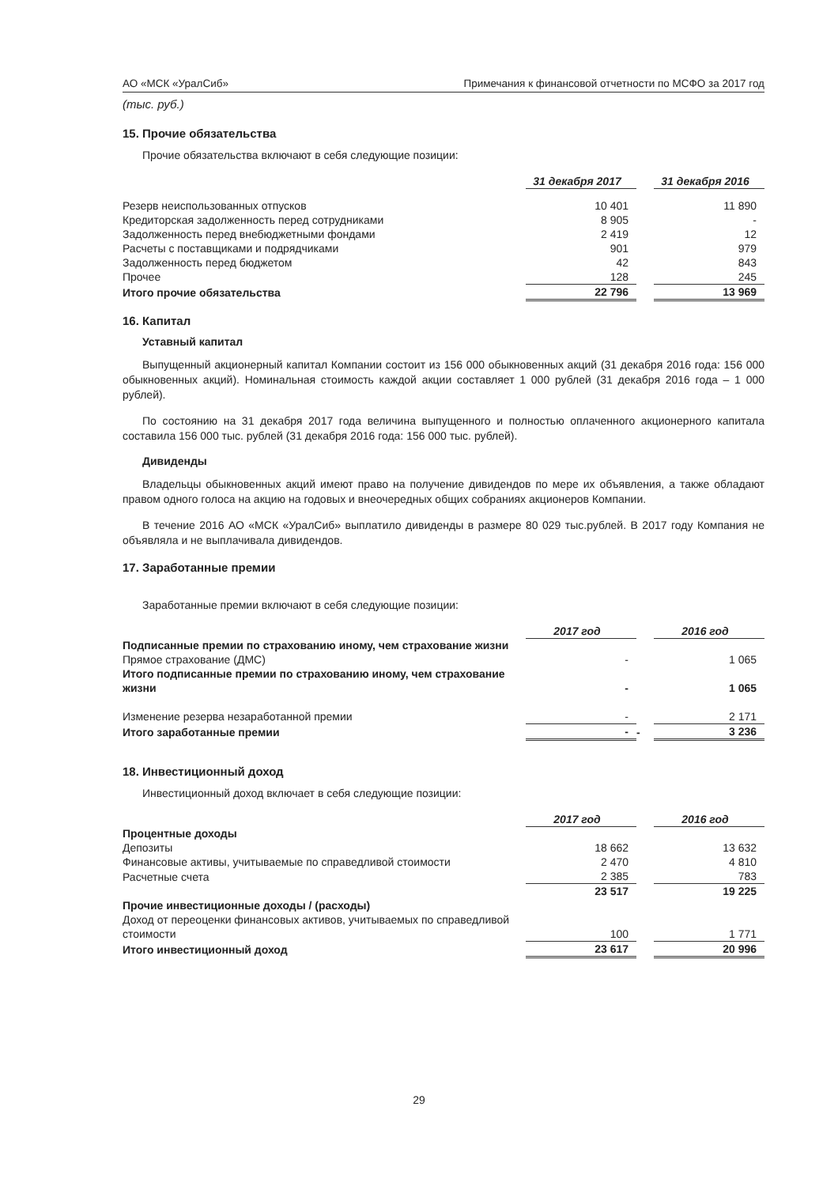АО «МСК «УралСиб» Примечания к финансовой отчетности по МСФО за 2017 год
(тыс. руб.)
15. Прочие обязательства
Прочие обязательства включают в себя следующие позиции:
| | 31 декабря 2017 | | 31 декабря 2016 |
| Резерв неиспользованных отпусков | 10 401 | | 11 890 |
| Кредиторская задолженность перед сотрудниками | 8 905 | | - |
| Задолженность перед внебюджетными фондами | 2 419 | | 12 |
| Расчеты с поставщиками и подрядчиками | 901 | | 979 |
| Задолженность перед бюджетом | 42 | | 843 |
| Прочее | 128 | | 245 |
| Итого прочие обязательства | 22 796 | | 13 969 |
16. Капитал
Уставный капитал
Выпущенный акционерный капитал Компании состоит из 156 000 обыкновенных акций (31 декабря 2016 года: 156 000 обыкновенных акций). Номинальная стоимость каждой акции составляет 1 000 рублей (31 декабря 2016 года – 1 000 рублей).
По состоянию на 31 декабря 2017 года величина выпущенного и полностью оплаченного акционерного капитала составила 156 000 тыс. рублей (31 декабря 2016 года: 156 000 тыс. рублей).
Дивиденды
Владельцы обыкновенных акций имеют право на получение дивидендов по мере их объявления, а также обладают правом одного голоса на акцию на годовых и внеочередных общих собраниях акционеров Компании.
В течение 2016 АО «МСК «УралСиб» выплатило дивиденды в размере 80 029 тыс.рублей. В 2017 году Компания не объявляла и не выплачивала дивидендов.
17. Заработанные премии
Заработанные премии включают в себя следующие позиции:
| | 2017 год | | 2016 год |
| Подписанные премии по страхованию иному, чем страхование жизни | | | |
| Прямое страхование (ДМС) | - | | 1 065 |
| Итого подписанные премии по страхованию иному, чем страхование жизни | - | | 1 065 |
| Изменение резерва незаработанной премии | - | | 2 171 |
| Итого заработанные премии | - | - | 3 236 |
18. Инвестиционный доход
Инвестиционный доход включает в себя следующие позиции:
| | 2017 год | | 2016 год |
| Процентные доходы | | | |
| Депозиты | 18 662 | | 13 632 |
| Финансовые активы, учитываемые по справедливой стоимости | 2 470 | | 4 810 |
| Расчетные счета | 2 385 | | 783 |
| | 23 517 | | 19 225 |
| Прочие инвестиционные доходы / (расходы) | | | |
| Доход от переоценки финансовых активов, учитываемых по справедливой стоимости | 100 | | 1 771 |
| Итого инвестиционный доход | 23 617 | | 20 996 |
29